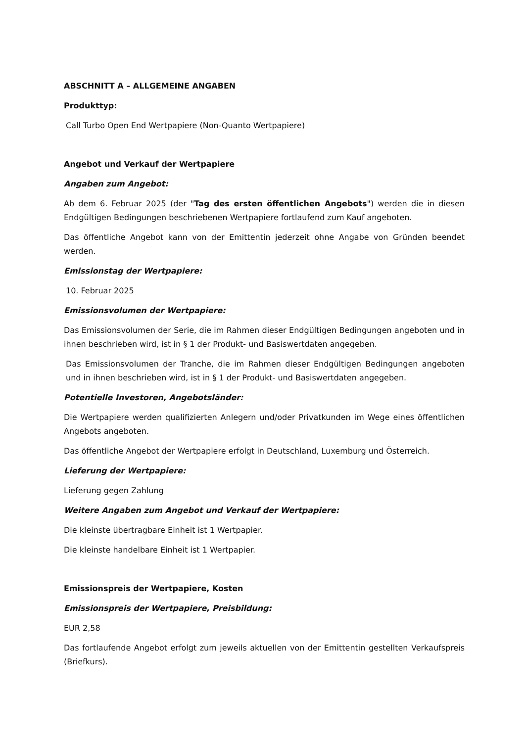ABSCHNITT A – ALLGEMEINE ANGABEN
Produkttyp:
Call Turbo Open End Wertpapiere (Non-Quanto Wertpapiere)
Angebot und Verkauf der Wertpapiere
Angaben zum Angebot:
Ab dem 6. Februar 2025 (der "Tag des ersten öffentlichen Angebots") werden die in diesen Endgültigen Bedingungen beschriebenen Wertpapiere fortlaufend zum Kauf angeboten.
Das öffentliche Angebot kann von der Emittentin jederzeit ohne Angabe von Gründen beendet werden.
Emissionstag der Wertpapiere:
10. Februar 2025
Emissionsvolumen der Wertpapiere:
Das Emissionsvolumen der Serie, die im Rahmen dieser Endgültigen Bedingungen angeboten und in ihnen beschrieben wird, ist in § 1 der Produkt- und Basiswertdaten angegeben.
Das Emissionsvolumen der Tranche, die im Rahmen dieser Endgültigen Bedingungen angeboten und in ihnen beschrieben wird, ist in § 1 der Produkt- und Basiswertdaten angegeben.
Potentielle Investoren, Angebotsländer:
Die Wertpapiere werden qualifizierten Anlegern und/oder Privatkunden im Wege eines öffentlichen Angebots angeboten.
Das öffentliche Angebot der Wertpapiere erfolgt in Deutschland, Luxemburg und Österreich.
Lieferung der Wertpapiere:
Lieferung gegen Zahlung
Weitere Angaben zum Angebot und Verkauf der Wertpapiere:
Die kleinste übertragbare Einheit ist 1 Wertpapier.
Die kleinste handelbare Einheit ist 1 Wertpapier.
Emissionspreis der Wertpapiere, Kosten
Emissionspreis der Wertpapiere, Preisbildung:
EUR 2,58
Das fortlaufende Angebot erfolgt zum jeweils aktuellen von der Emittentin gestellten Verkaufspreis (Briefkurs).